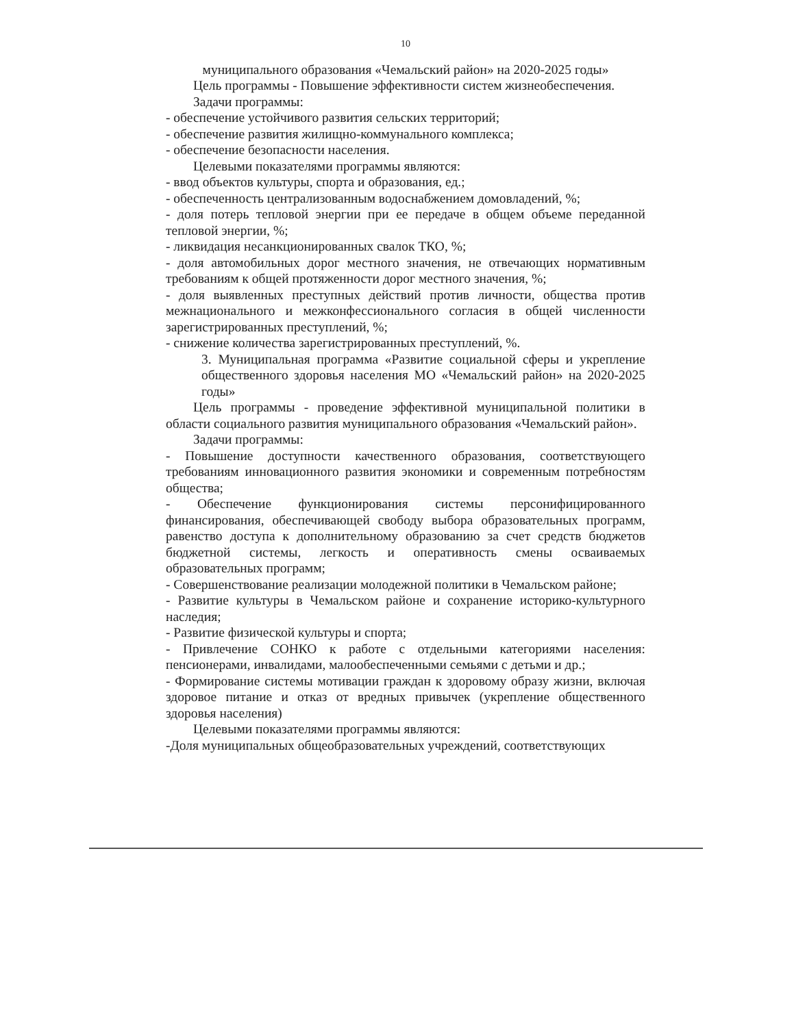10
муниципального образования «Чемальский район» на 2020-2025 годы»
Цель программы - Повышение эффективности систем жизнеобеспечения.
Задачи программы:
- обеспечение устойчивого развития сельских территорий;
- обеспечение развития жилищно-коммунального комплекса;
- обеспечение безопасности населения.
Целевыми показателями программы являются:
- ввод объектов культуры, спорта и образования, ед.;
- обеспеченность централизованным водоснабжением домовладений, %;
- доля потерь тепловой энергии при ее передаче в общем объеме переданной тепловой энергии, %;
- ликвидация несанкционированных свалок ТКО, %;
- доля автомобильных дорог местного значения, не отвечающих нормативным требованиям к общей протяженности дорог местного значения, %;
- доля выявленных преступных действий против личности, общества против межнационального и межконфессионального согласия в общей численности зарегистрированных преступлений, %;
- снижение количества зарегистрированных преступлений, %.
3. Муниципальная программа «Развитие социальной сферы и укрепление общественного здоровья населения МО «Чемальский район» на 2020-2025 годы»
Цель программы - проведение эффективной муниципальной политики в области социального развития муниципального образования «Чемальский район».
Задачи программы:
- Повышение доступности качественного образования, соответствующего требованиям инновационного развития экономики и современным потребностям общества;
- Обеспечение функционирования системы персонифицированного финансирования, обеспечивающей свободу выбора образовательных программ, равенство доступа к дополнительному образованию за счет средств бюджетов бюджетной системы, легкость и оперативность смены осваиваемых образовательных программ;
- Совершенствование реализации молодежной политики в Чемальском районе;
- Развитие культуры в Чемальском районе и сохранение историко-культурного наследия;
- Развитие физической культуры и спорта;
- Привлечение СОНКО к работе с отдельными категориями населения: пенсионерами, инвалидами, малообеспеченными семьями с детьми и др.;
- Формирование системы мотивации граждан к здоровому образу жизни, включая здоровое питание и отказ от вредных привычек (укрепление общественного здоровья населения)
Целевыми показателями программы являются:
-Доля муниципальных общеобразовательных учреждений, соответствующих